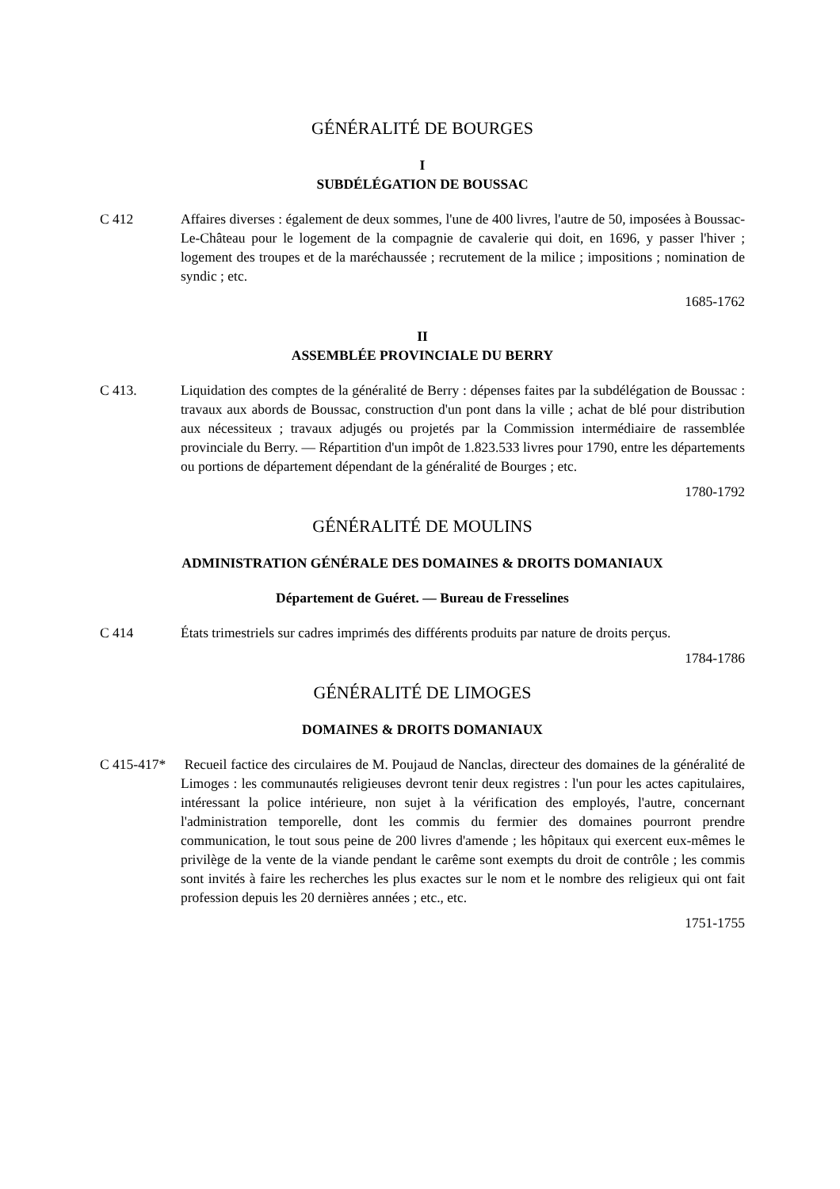GÉNÉRALITÉ DE BOURGES
I
SUBDÉLÉGATION DE BOUSSAC
C 412 Affaires diverses : également de deux sommes, l'une de 400 livres, l'autre de 50, imposées à Boussac-Le-Château pour le logement de la compagnie de cavalerie qui doit, en 1696, y passer l'hiver ; logement des troupes et de la maréchaussée ; recrutement de la milice ; impositions ; nomination de syndic ; etc.
1685-1762
II
ASSEMBLÉE PROVINCIALE DU BERRY
C 413. Liquidation des comptes de la généralité de Berry : dépenses faites par la subdélégation de Boussac : travaux aux abords de Boussac, construction d'un pont dans la ville ; achat de blé pour distribution aux nécessiteux ; travaux adjugés ou projetés par la Commission intermédiaire de rassemblée provinciale du Berry. — Répartition d'un impôt de 1.823.533 livres pour 1790, entre les départements ou portions de département dépendant de la généralité de Bourges ; etc.
1780-1792
GÉNÉRALITÉ DE MOULINS
ADMINISTRATION GÉNÉRALE DES DOMAINES & DROITS DOMANIAUX
Département de Guéret. — Bureau de Fresselines
C 414 États trimestriels sur cadres imprimés des différents produits par nature de droits perçus.
1784-1786
GÉNÉRALITÉ DE LIMOGES
DOMAINES & DROITS DOMANIAUX
C 415-417*
Recueil factice des circulaires de M. Poujaud de Nanclas, directeur des domaines de la généralité de Limoges : les communautés religieuses devront tenir deux registres : l'un pour les actes capitulaires, intéressant la police intérieure, non sujet à la vérification des employés, l'autre, concernant l'administration temporelle, dont les commis du fermier des domaines pourront prendre communication, le tout sous peine de 200 livres d'amende ; les hôpitaux qui exercent eux-mêmes le privilège de la vente de la viande pendant le carême sont exempts du droit de contrôle ; les commis sont invités à faire les recherches les plus exactes sur le nom et le nombre des religieux qui ont fait profession depuis les 20 dernières années ; etc., etc.
1751-1755